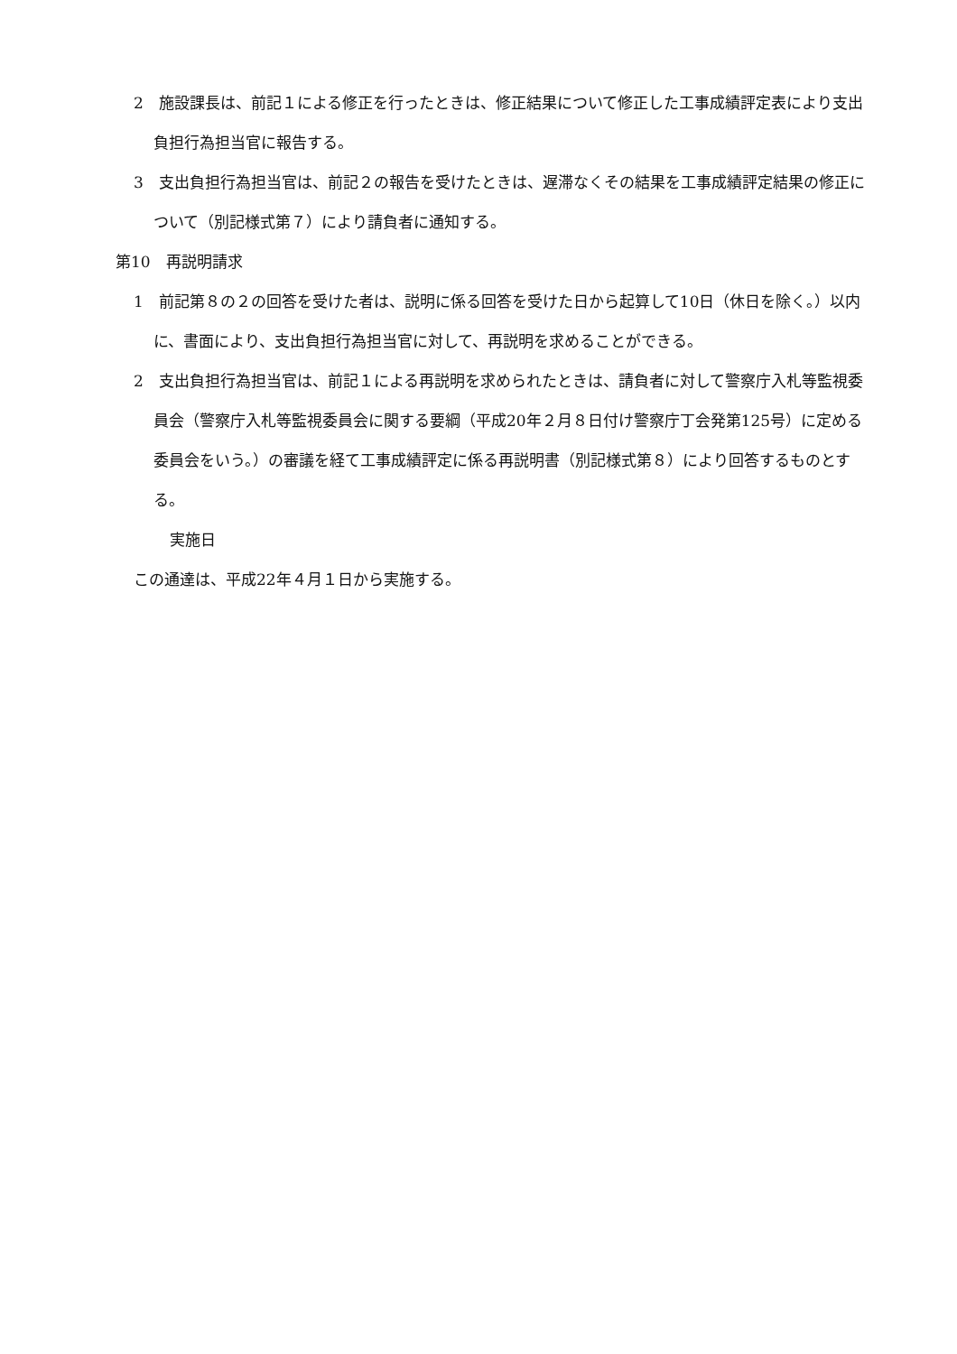2　施設課長は、前記１による修正を行ったときは、修正結果について修正した工事成績評定表により支出負担行為担当官に報告する。
3　支出負担行為担当官は、前記２の報告を受けたときは、遅滞なくその結果を工事成績評定結果の修正について（別記様式第７）により請負者に通知する。
第10　再説明請求
1　前記第８の２の回答を受けた者は、説明に係る回答を受けた日から起算して10日（休日を除く。）以内に、書面により、支出負担行為担当官に対して、再説明を求めることができる。
2　支出負担行為担当官は、前記１による再説明を求められたときは、請負者に対して警察庁入札等監視委員会（警察庁入札等監視委員会に関する要綱（平成20年２月８日付け警察庁丁会発第125号）に定める委員会をいう。）の審議を経て工事成績評定に係る再説明書（別記様式第８）により回答するものとする。
実施日
この通達は、平成22年４月１日から実施する。